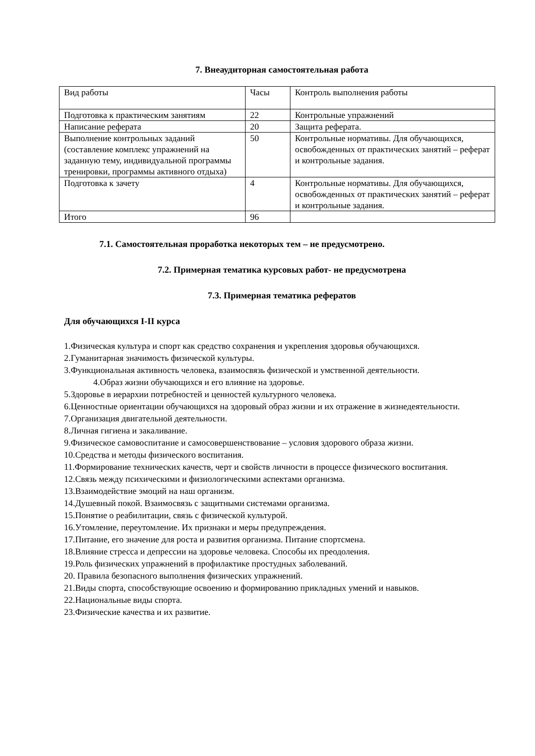7. Внеаудиторная самостоятельная работа
| Вид работы | Часы | Контроль выполнения работы |
| Подготовка к практическим занятиям | 22 | Контрольные упражнений |
| Написание реферата | 20 | Защита реферата. |
| Выполнение контрольных заданий (составление комплекс упражнений на заданную тему, индивидуальной программы тренировки, программы активного отдыха) | 50 | Контрольные нормативы. Для обучающихся, освобожденных от практических занятий – реферат и контрольные задания. |
| Подготовка к зачету | 4 | Контрольные нормативы. Для обучающихся, освобожденных от практических занятий – реферат и контрольные задания. |
| Итого | 96 | |
7.1. Самостоятельная проработка некоторых тем – не предусмотрено.
7.2. Примерная тематика курсовых работ- не предусмотрена
7.3. Примерная тематика рефератов
Для обучающихся I-II курса
1.Физическая культура и спорт как средство сохранения и укрепления здоровья обучающихся.
2.Гуманитарная значимость физической культуры.
3.Функциональная активность человека, взаимосвязь физической и умственной деятельности.
4.Образ жизни обучающихся и его влияние на здоровье.
5.Здоровье в иерархии потребностей и ценностей культурного человека.
6.Ценностные ориентации обучающихся на здоровый образ жизни и их отражение в жизнедеятельности.
7.Организация двигательной деятельности.
8.Личная гигиена и закаливание.
9.Физическое самовоспитание и самосовершенствование – условия здорового образа жизни.
10.Средства и методы физического воспитания.
11.Формирование технических качеств, черт и свойств личности в процессе физического воспитания.
12.Связь между психическими и физиологическими аспектами организма.
13.Взаимодействие эмоций на наш организм.
14.Душевный покой. Взаимосвязь с защитными системами организма.
15.Понятие о реабилитации, связь с физической культурой.
16.Утомление, переутомление. Их признаки и меры предупреждения.
17.Питание, его значение для роста и развития организма. Питание спортсмена.
18.Влияние стресса и депрессии на здоровье человека. Способы их преодоления.
19.Роль физических упражнений в профилактике простудных заболеваний.
20. Правила безопасного выполнения физических упражнений.
21.Виды спорта, способствующие освоению и формированию прикладных умений и навыков.
22.Национальные виды спорта.
23.Физические качества и их развитие.